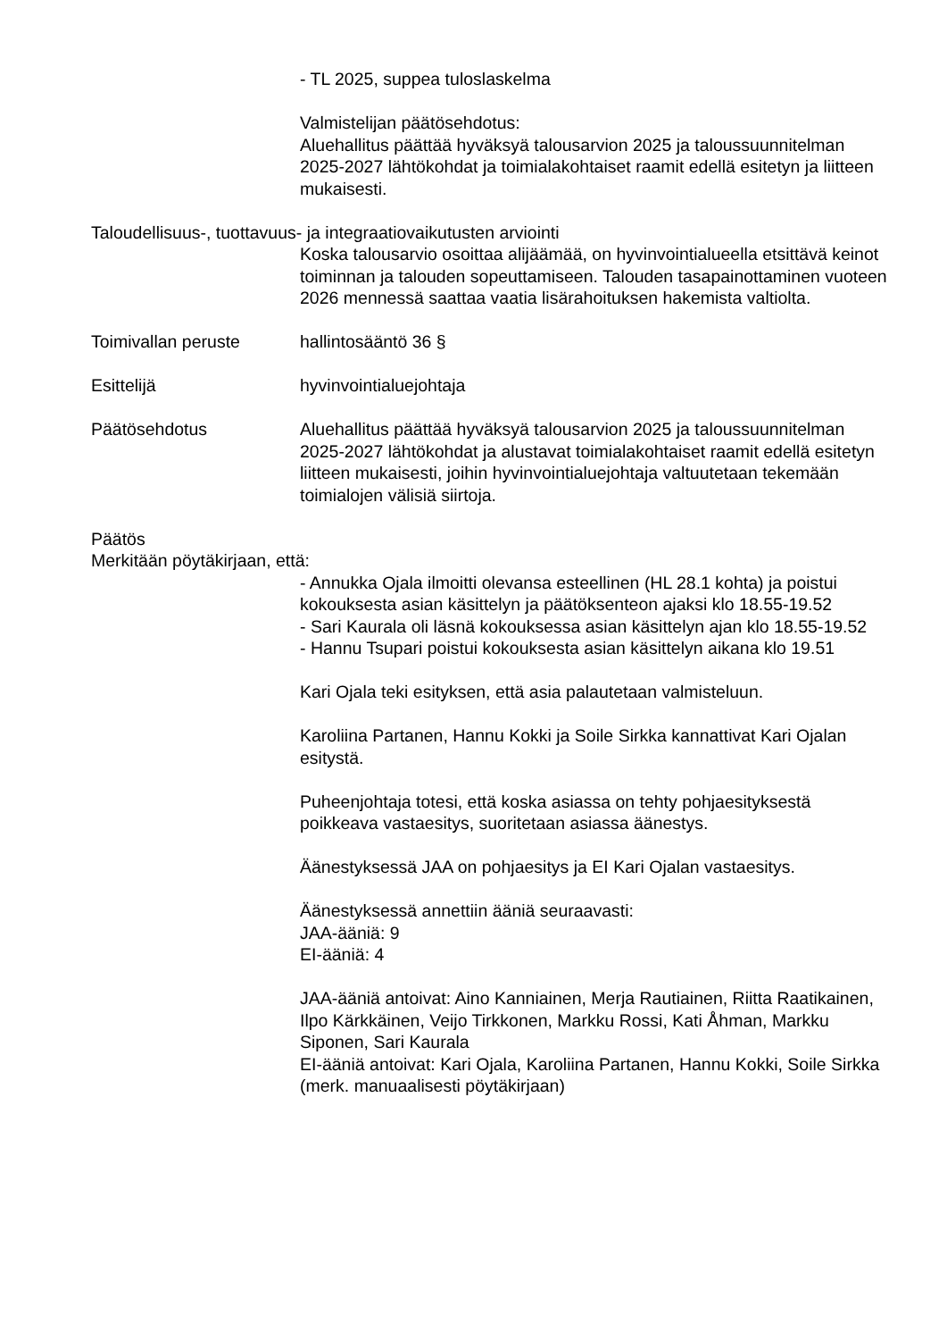- TL 2025, suppea tuloslaskelma
Valmistelijan päätösehdotus:
Aluehallitus päättää hyväksyä talousarvion 2025 ja taloussuunnitelman 2025-2027 lähtökohdat ja toimialakohtaiset raamit edellä esitetyn ja liitteen mukaisesti.
Taloudellisuus-, tuottavuus- ja integraatiovaikutusten arviointi
Koska talousarvio osoittaa alijäämää, on hyvinvointialueella etsittävä keinot toiminnan ja talouden sopeuttamiseen. Talouden tasapainottaminen vuoteen 2026 mennessä saattaa vaatia lisärahoituksen hakemista valtiolta.
Toimivallan peruste hallintosääntö 36 §
Esittelijä hyvinvointialuejohtaja
Päätösehdotus Aluehallitus päättää hyväksyä talousarvion 2025 ja taloussuunnitelman 2025-2027 lähtökohdat ja alustavat toimialakohtaiset raamit edellä esitetyn liitteen mukaisesti, joihin hyvinvointialuejohtaja valtuutetaan tekemään toimialojen välisiä siirtoja.
Päätös
Merkitään pöytäkirjaan, että:
- Annukka Ojala ilmoitti olevansa esteellinen (HL 28.1 kohta) ja poistui kokouksesta asian käsittelyn ja päätöksenteon ajaksi klo 18.55-19.52
- Sari Kaurala oli läsnä kokouksessa asian käsittelyn ajan klo 18.55-19.52
- Hannu Tsupari poistui kokouksesta asian käsittelyn aikana klo 19.51
Kari Ojala teki esityksen, että asia palautetaan valmisteluun.
Karoliina Partanen, Hannu Kokki ja Soile Sirkka kannattivat Kari Ojalan esitystä.
Puheenjohtaja totesi, että koska asiassa on tehty pohjaesityksestä poikkeava vastaesitys, suoritetaan asiassa äänestys.
Äänestyksessä JAA on pohjaesitys ja EI Kari Ojalan vastaesitys.
Äänestyksessä annettiin ääniä seuraavasti:
JAA-ääniä: 9
EI-ääniä: 4
JAA-ääniä antoivat: Aino Kanniainen, Merja Rautiainen, Riitta Raatikainen, Ilpo Kärkkäinen, Veijo Tirkkonen, Markku Rossi, Kati Åhman, Markku Siponen, Sari Kaurala
EI-ääniä antoivat: Kari Ojala, Karoliina Partanen, Hannu Kokki, Soile Sirkka (merk. manuaalisesti pöytäkirjaan)